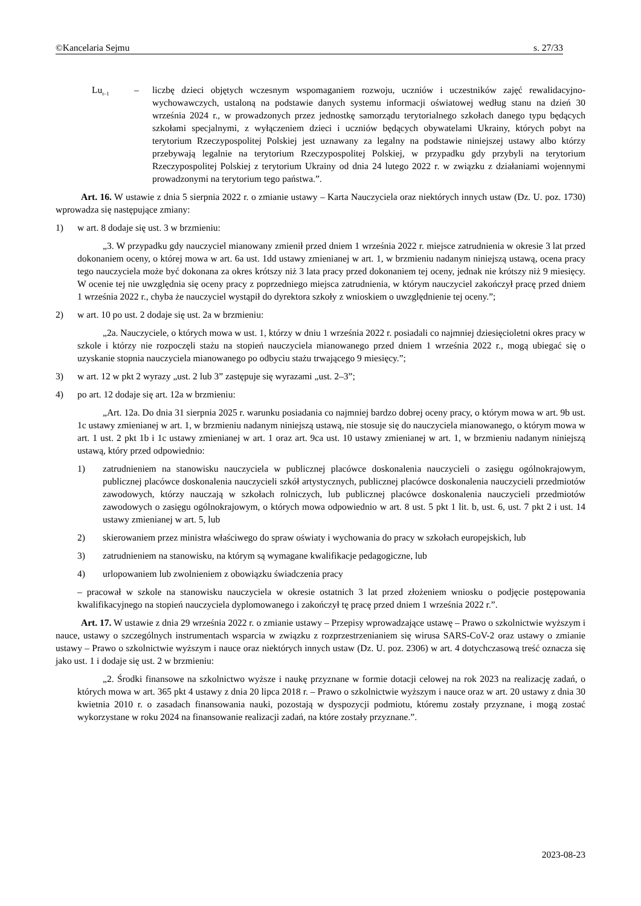©Kancelaria Sejmu s. 27/33
Lu<sub>t–1</sub>
– liczbę dzieci objętych wczesnym wspomaganiem rozwoju, uczniów i uczestników zajęć rewalidacyjno-wychowawczych, ustaloną na podstawie danych systemu informacji oświatowej według stanu na dzień 30 września 2024 r., w prowadzonych przez jednostkę samorządu terytorialnego szkołach danego typu będących szkołami specjalnymi, z wyłączeniem dzieci i uczniów będących obywatelami Ukrainy, których pobyt na terytorium Rzeczypospolitej Polskiej jest uznawany za legalny na podstawie niniejszej ustawy albo którzy przebywają legalnie na terytorium Rzeczypospolitej Polskiej, w przypadku gdy przybyli na terytorium Rzeczypospolitej Polskiej z terytorium Ukrainy od dnia 24 lutego 2022 r. w związku z działaniami wojennymi prowadzonymi na terytorium tego państwa.”.
Art. 16. W ustawie z dnia 5 sierpnia 2022 r. o zmianie ustawy – Karta Nauczyciela oraz niektórych innych ustaw (Dz. U. poz. 1730) wprowadza się następujące zmiany:
1) w art. 8 dodaje się ust. 3 w brzmieniu:
„3. W przypadku gdy nauczyciel mianowany zmienił przed dniem 1 września 2022 r. miejsce zatrudnienia w okresie 3 lat przed dokonaniem oceny, o której mowa w art. 6a ust. 1dd ustawy zmienianej w art. 1, w brzmieniu nadanym niniejszą ustawą, ocena pracy tego nauczyciela może być dokonana za okres krótszy niż 3 lata pracy przed dokonaniem tej oceny, jednak nie krótszy niż 9 miesięcy. W ocenie tej nie uwzględnia się oceny pracy z poprzedniego miejsca zatrudnienia, w którym nauczyciel zakończył pracę przed dniem 1 września 2022 r., chyba że nauczyciel wystąpił do dyrektora szkoły z wnioskiem o uwzględnienie tej oceny.”;
2) w art. 10 po ust. 2 dodaje się ust. 2a w brzmieniu:
„2a. Nauczyciele, o których mowa w ust. 1, którzy w dniu 1 września 2022 r. posiadali co najmniej dziesięcioletni okres pracy w szkole i którzy nie rozpoczęli stażu na stopień nauczyciela mianowanego przed dniem 1 września 2022 r., mogą ubiegać się o uzyskanie stopnia nauczyciela mianowanego po odbyciu stażu trwającego 9 miesięcy.”;
3) w art. 12 w pkt 2 wyrazy „ust. 2 lub 3” zastępuje się wyrazami „ust. 2–3”;
4) po art. 12 dodaje się art. 12a w brzmieniu:
„Art. 12a. Do dnia 31 sierpnia 2025 r. warunku posiadania co najmniej bardzo dobrej oceny pracy, o którym mowa w art. 9b ust. 1c ustawy zmienianej w art. 1, w brzmieniu nadanym niniejszą ustawą, nie stosuje się do nauczyciela mianowanego, o którym mowa w art. 1 ust. 2 pkt 1b i 1c ustawy zmienianej w art. 1 oraz art. 9ca ust. 10 ustawy zmienianej w art. 1, w brzmieniu nadanym niniejszą ustawą, który przed odpowiednio:
1) zatrudnieniem na stanowisku nauczyciela w publicznej placówce doskonalenia nauczycieli o zasięgu ogólnokrajowym, publicznej placówce doskonalenia nauczycieli szkół artystycznych, publicznej placówce doskonalenia nauczycieli przedmiotów zawodowych, którzy nauczają w szkołach rolniczych, lub publicznej placówce doskonalenia nauczycieli przedmiotów zawodowych o zasięgu ogólnokrajowym, o których mowa odpowiednio w art. 8 ust. 5 pkt 1 lit. b, ust. 6, ust. 7 pkt 2 i ust. 14 ustawy zmienianej w art. 5, lub
2) skierowaniem przez ministra właściwego do spraw oświaty i wychowania do pracy w szkołach europejskich, lub
3) zatrudnieniem na stanowisku, na którym są wymagane kwalifikacje pedagogiczne, lub
4) urlopowaniem lub zwolnieniem z obowiązku świadczenia pracy
– pracował w szkole na stanowisku nauczyciela w okresie ostatnich 3 lat przed złożeniem wniosku o podjęcie postępowania kwalifikacyjnego na stopień nauczyciela dyplomowanego i zakończył tę pracę przed dniem 1 września 2022 r.”.
Art. 17. W ustawie z dnia 29 września 2022 r. o zmianie ustawy – Przepisy wprowadzające ustawę – Prawo o szkolnictwie wyższym i nauce, ustawy o szczególnych instrumentach wsparcia w związku z rozprzestrzenianiem się wirusa SARS-CoV-2 oraz ustawy o zmianie ustawy – Prawo o szkolnictwie wyższym i nauce oraz niektórych innych ustaw (Dz. U. poz. 2306) w art. 4 dotychczasową treść oznacza się jako ust. 1 i dodaje się ust. 2 w brzmieniu:
„2. Środki finansowe na szkolnictwo wyższe i naukę przyznane w formie dotacji celowej na rok 2023 na realizację zadań, o których mowa w art. 365 pkt 4 ustawy z dnia 20 lipca 2018 r. – Prawo o szkolnictwie wyższym i nauce oraz w art. 20 ustawy z dnia 30 kwietnia 2010 r. o zasadach finansowania nauki, pozostają w dyspozycji podmiotu, któremu zostały przyznane, i mogą zostać wykorzystane w roku 2024 na finansowanie realizacji zadań, na które zostały przyznane.”.
2023-08-23